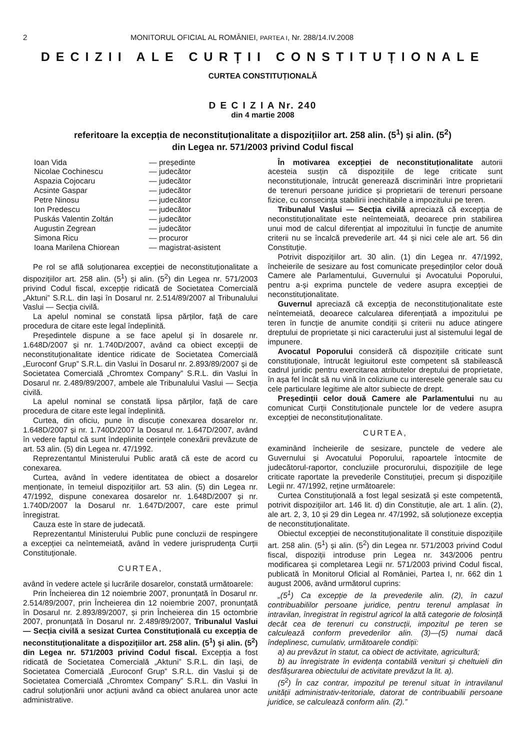2 MONITORUL OFICIAL AL ROMÂNIEI, PARTEA I, Nr. 288/14.IV.2008
DECIZII ALE CURȚII CONSTITUȚIONALE
CURTEA CONSTITUȚIONALĂ
D E C I Z I A Nr. 240
din 4 martie 2008
referitoare la excepția de neconstituționalitate a dispozițiilor art. 258 alin. (5<sup>1</sup>) și alin. (5<sup>2</sup>)
din Legea nr. 571/2003 privind Codul fiscal
| Ioan Vida | — președinte |
| Nicolae Cochinescu | — judecător |
| Aspazia Cojocaru | — judecător |
| Acsinte Gaspar | — judecător |
| Petre Ninosu | — judecător |
| Ion Predescu | — judecător |
| Puskás Valentin Zoltán | — judecător |
| Augustin Zegrean | — judecător |
| Simona Ricu | — procuror |
| Ioana Marilena Chiorean | — magistrat-asistent |
Pe rol se află soluționarea excepției de neconstituționalitate a dispozițiilor art. 258 alin. (5<sup>1</sup>) și alin. (5<sup>2</sup>) din Legea nr. 571/2003 privind Codul fiscal, excepție ridicată de Societatea Comercială „Aktuni” S.R.L. din Iași în Dosarul nr. 2.514/89/2007 al Tribunalului Vaslui — Secția civilă.
La apelul nominal se constată lipsa părților, față de care procedura de citare este legal îndeplinită.
Președintele dispune a se face apelul și în dosarele nr. 1.648D/2007 și nr. 1.740D/2007, având ca obiect excepții de neconstituționalitate identice ridicate de Societatea Comercială „Euroconf Grup” S.R.L. din Vaslui în Dosarul nr. 2.893/89/2007 și de Societatea Comercială „Chromtex Company” S.R.L. din Vaslui în Dosarul nr. 2.489/89/2007, ambele ale Tribunalului Vaslui — Secția civilă.
La apelul nominal se constată lipsa părților, față de care procedura de citare este legal îndeplinită.
Curtea, din oficiu, pune în discuție conexarea dosarelor nr. 1.648D/2007 și nr. 1.740D/2007 la Dosarul nr. 1.647D/2007, având în vedere faptul că sunt îndeplinite cerințele conexării prevăzute de art. 53 alin. (5) din Legea nr. 47/1992.
Reprezentantul Ministerului Public arată că este de acord cu conexarea.
Curtea, având în vedere identitatea de obiect a dosarelor menționate, în temeiul dispozițiilor art. 53 alin. (5) din Legea nr. 47/1992, dispune conexarea dosarelor nr. 1.648D/2007 și nr. 1.740D/2007 la Dosarul nr. 1.647D/2007, care este primul înregistrat.
Cauza este în stare de judecată.
Reprezentantul Ministerului Public pune concluzii de respingere a excepției ca neîntemeiată, având în vedere jurisprudența Curții Constituționale.
CURTEA,
având în vedere actele și lucrările dosarelor, constată următoarele:
Prin Încheierea din 12 noiembrie 2007, pronunțată în Dosarul nr. 2.514/89/2007, prin Încheierea din 12 noiembrie 2007, pronunțată în Dosarul nr. 2.893/89/2007, și prin Încheierea din 15 octombrie 2007, pronunțată în Dosarul nr. 2.489/89/2007, Tribunalul Vaslui — Secția civilă a sesizat Curtea Constituțională cu excepția de neconstituționalitate a dispozițiilor art. 258 alin. (5<sup>1</sup>) și alin. (5<sup>2</sup>) din Legea nr. 571/2003 privind Codul fiscal. Excepția a fost ridicată de Societatea Comercială „Aktuni” S.R.L. din Iași, de Societatea Comercială „Euroconf Grup” S.R.L. din Vaslui și de Societatea Comercială „Chromtex Company” S.R.L. din Vaslui în cadrul soluționării unor acțiuni având ca obiect anularea unor acte administrative.
În motivarea excepției de neconstituționalitate autorii acesteia susțin că dispozițiile de lege criticate sunt neconstituționale, întrucât generează discriminări între proprietarii de terenuri persoane juridice și proprietarii de terenuri persoane fizice, cu consecința stabilirii inechitabile a impozitului pe teren.
Tribunalul Vaslui — Secția civilă apreciază că excepția de neconstituționalitate este neîntemeiată, deoarece prin stabilirea unui mod de calcul diferențiat al impozitului în funcție de anumite criterii nu se încalcă prevederile art. 44 și nici cele ale art. 56 din Constituție.
Potrivit dispozițiilor art. 30 alin. (1) din Legea nr. 47/1992, încheierile de sesizare au fost comunicate președinților celor două Camere ale Parlamentului, Guvernului și Avocatului Poporului, pentru a-și exprima punctele de vedere asupra excepției de neconstituționalitate.
Guvernul apreciază că excepția de neconstituționalitate este neîntemeiată, deoarece calcularea diferențiată a impozitului pe teren în funcție de anumite condiții și criterii nu aduce atingere dreptului de proprietate și nici caracterului just al sistemului legal de impunere.
Avocatul Poporului consideră că dispozițiile criticate sunt constituționale, întrucât legiuitorul este competent să stabilească cadrul juridic pentru exercitarea atributelor dreptului de proprietate, în așa fel încât să nu vină în coliziune cu interesele generale sau cu cele particulare legitime ale altor subiecte de drept.
Președinții celor două Camere ale Parlamentului nu au comunicat Curții Constituționale punctele lor de vedere asupra excepției de neconstituționalitate.
CURTEA,
examinând încheierile de sesizare, punctele de vedere ale Guvernului și Avocatului Poporului, rapoartele întocmite de judecătorul-raportor, concluziile procurorului, dispozițiile de lege criticate raportate la prevederile Constituției, precum și dispozițiile Legii nr. 47/1992, reține următoarele:
Curtea Constituțională a fost legal sesizată și este competentă, potrivit dispozițiilor art. 146 lit. d) din Constituție, ale art. 1 alin. (2), ale art. 2, 3, 10 și 29 din Legea nr. 47/1992, să soluționeze excepția de neconstituționalitate.
Obiectul excepției de neconstituționalitate îl constituie dispozițiile art. 258 alin. (5<sup>1</sup>) și alin. (5<sup>2</sup>) din Legea nr. 571/2003 privind Codul fiscal, dispoziții introduse prin Legea nr. 343/2006 pentru modificarea și completarea Legii nr. 571/2003 privind Codul fiscal, publicată în Monitorul Oficial al României, Partea I, nr. 662 din 1 august 2006, având următorul cuprins:
„(5<sup>1</sup>) Ca excepție de la prevederile alin. (2), în cazul contribuabililor persoane juridice, pentru terenul amplasat în intravilan, înregistrat în registrul agricol la altă categorie de folosință decât cea de terenuri cu construcții, impozitul pe teren se calculează conform prevederilor alin. (3)—(5) numai dacă îndeplinesc, cumulativ, următoarele condiții:
a) au prevăzut în statut, ca obiect de activitate, agricultură;
b) au înregistrate în evidența contabilă venituri și cheltuieli din desfășurarea obiectului de activitate prevăzut la lit. a).
(5<sup>2</sup>) În caz contrar, impozitul pe terenul situat în intravilanul unității administrativ-teritoriale, datorat de contribuabilii persoane juridice, se calculează conform alin. (2).”